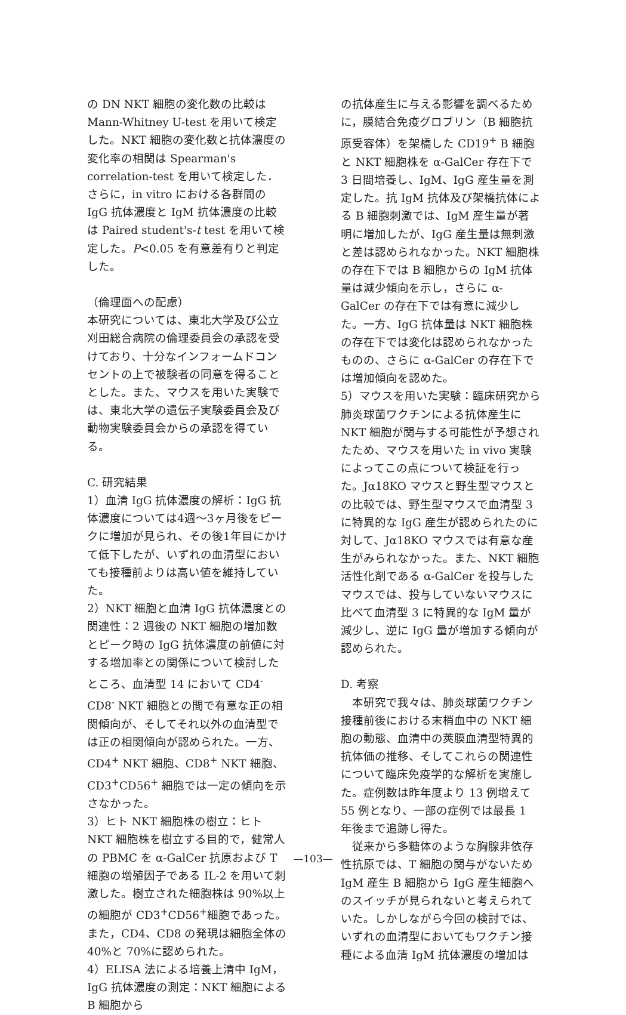の DN NKT 細胞の変化数の比較は Mann-Whitney U-test を用いて検定した。NKT 細胞の変化数と抗体濃度の変化率の相関は Spearman's correlation-test を用いて検定した．さらに，in vitro における各群間の IgG 抗体濃度と IgM 抗体濃度の比較は Paired student's-t test を用いて検定した。P<0.05 を有意差有りと判定した。
（倫理面への配慮）
本研究については、東北大学及び公立刈田総合病院の倫理委員会の承認を受けており、十分なインフォームドコンセントの上で被験者の同意を得ることとした。また、マウスを用いた実験では、東北大学の遺伝子実験委員会及び動物実験委員会からの承認を得ている。
C. 研究結果
1）血清 IgG 抗体濃度の解析：IgG 抗体濃度については4週～3ヶ月後をピークに増加が見られ、その後1年目にかけて低下したが、いずれの血清型においても接種前よりは高い値を維持していた。
2）NKT 細胞と血清 IgG 抗体濃度との関連性：2 週後の NKT 細胞の増加数とピーク時の IgG 抗体濃度の前値に対する増加率との関係について検討したところ、血清型 14 において CD4<sup>-</sup>CD8<sup>-</sup> NKT 細胞との間で有意な正の相関傾向が、そしてそれ以外の血清型では正の相関傾向が認められた。一方、CD4<sup>+</sup> NKT 細胞、CD8<sup>+</sup> NKT 細胞、CD3<sup>+</sup>CD56<sup>+</sup> 細胞では一定の傾向を示さなかった。
3）ヒト NKT 細胞株の樹立：ヒト NKT 細胞株を樹立する目的で，健常人の PBMC を α-GalCer 抗原および T 細胞の増殖因子である IL-2 を用いて刺激した。樹立された細胞株は 90%以上の細胞が CD3<sup>+</sup>CD56<sup>+</sup>細胞であった。また，CD4、CD8 の発現は細胞全体の 40%と 70%に認められた。
4）ELISA 法による培養上清中 IgM，IgG 抗体濃度の測定：NKT 細胞による B 細胞から
の抗体産生に与える影響を調べるために，膜結合免疫グロブリン（B 細胞抗原受容体）を架橋した CD19<sup>+</sup> B 細胞と NKT 細胞株を α-GalCer 存在下で 3 日間培養し、IgM、IgG 産生量を測定した。抗 IgM 抗体及び架橋抗体による B 細胞刺激では、IgM 産生量が著明に増加したが、IgG 産生量は無刺激と差は認められなかった。NKT 細胞株の存在下では B 細胞からの IgM 抗体量は減少傾向を示し，さらに α-GalCer の存在下では有意に減少した。一方、IgG 抗体量は NKT 細胞株の存在下では変化は認められなかったものの、さらに α-GalCer の存在下では増加傾向を認めた。
5）マウスを用いた実験：臨床研究から肺炎球菌ワクチンによる抗体産生に NKT 細胞が関与する可能性が予想されたため、マウスを用いた in vivo 実験によってこの点について検証を行った。Jα18KO マウスと野生型マウスとの比較では、野生型マウスで血清型 3 に特異的な IgG 産生が認められたのに対して、Jα18KO マウスでは有意な産生がみられなかった。また、NKT 細胞活性化剤である α-GalCer を投与したマウスでは、投与していないマウスに比べて血清型 3 に特異的な IgM 量が減少し、逆に IgG 量が増加する傾向が認められた。
D. 考察
　本研究で我々は、肺炎球菌ワクチン接種前後における末梢血中の NKT 細胞の動態、血清中の莢膜血清型特異的抗体価の推移、そしてこれらの関連性について臨床免疫学的な解析を実施した。症例数は昨年度より 13 例増えて 55 例となり、一部の症例では最長 1 年後まで追跡し得た。
　従来から多糖体のような胸腺非依存性抗原では、T 細胞の関与がないため IgM 産生 B 細胞から IgG 産生細胞へのスイッチが見られないと考えられていた。しかしながら今回の検討では、いずれの血清型においてもワクチン接種による血清 IgM 抗体濃度の増加は
—103—